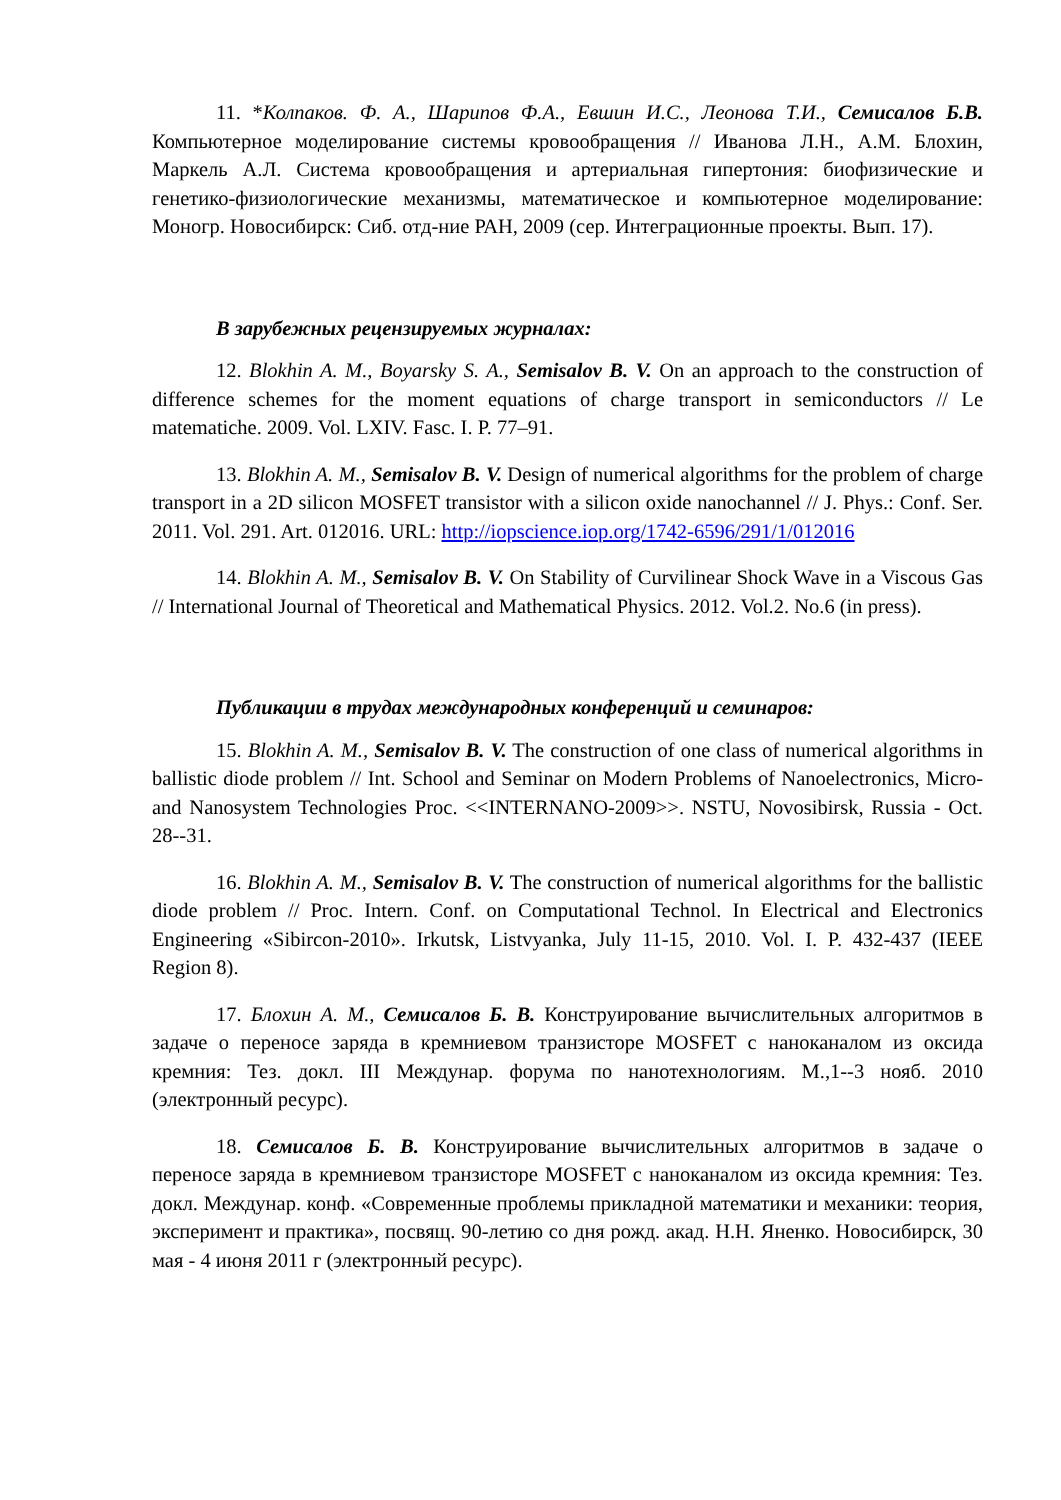11. *Колпаков. Ф. А., Шарипов Ф.А., Евшин И.С., Леонова Т.И., Семисалов Б.В. Компьютерное моделирование системы кровообращения // Иванова Л.Н., А.М. Блохин, Маркель А.Л. Система кровообращения и артериальная гипертония: биофизические и генетико-физиологические механизмы, математическое и компьютерное моделирование: Моногр. Новосибирск: Сиб. отд-ние РАН, 2009 (сер. Интеграционные проекты. Вып. 17).
В зарубежных рецензируемых журналах:
12. Blokhin A. M., Boyarsky S. A., Semisalov B. V. On an approach to the construction of difference schemes for the moment equations of charge transport in semiconductors // Le matematiche. 2009. Vol. LXIV. Fasc. I. P. 77–91.
13. Blokhin A. M., Semisalov B. V. Design of numerical algorithms for the problem of charge transport in a 2D silicon MOSFET transistor with a silicon oxide nanochannel // J. Phys.: Conf. Ser. 2011. Vol. 291. Art. 012016. URL: http://iopscience.iop.org/1742-6596/291/1/012016
14. Blokhin A. M., Semisalov B. V. On Stability of Curvilinear Shock Wave in a Viscous Gas // International Journal of Theoretical and Mathematical Physics. 2012. Vol.2. No.6 (in press).
Публикации в трудах международных конференций и семинаров:
15. Blokhin A. M., Semisalov B. V. The construction of one class of numerical algorithms in ballistic diode problem // Int. School and Seminar on Modern Problems of Nanoelectronics, Micro- and Nanosystem Technologies Proc. <<INTERNANO-2009>>. NSTU, Novosibirsk, Russia - Oct. 28--31.
16. Blokhin A. M., Semisalov B. V. The construction of numerical algorithms for the ballistic diode problem // Proc. Intern. Conf. on Computational Technol. In Electrical and Electronics Engineering «Sibircon-2010». Irkutsk, Listvyanka, July 11-15, 2010. Vol. I. P. 432-437 (IEEE Region 8).
17. Блохин А. М., Семисалов Б. В. Конструирование вычислительных алгоритмов в задаче о переносе заряда в кремниевом транзисторе MOSFET с наноканалом из оксида кремния: Тез. докл. III Междунар. форума по нанотехнологиям. М.,1--3 нояб. 2010 (электронный ресурс).
18. Семисалов Б. В. Конструирование вычислительных алгоритмов в задаче о переносе заряда в кремниевом транзисторе MOSFET с наноканалом из оксида кремния: Тез. докл. Междунар. конф. «Современные проблемы прикладной математики и механики: теория, эксперимент и практика», посвящ. 90-летию со дня рожд. акад. Н.Н. Яненко. Новосибирск, 30 мая - 4 июня 2011 г (электронный ресурс).